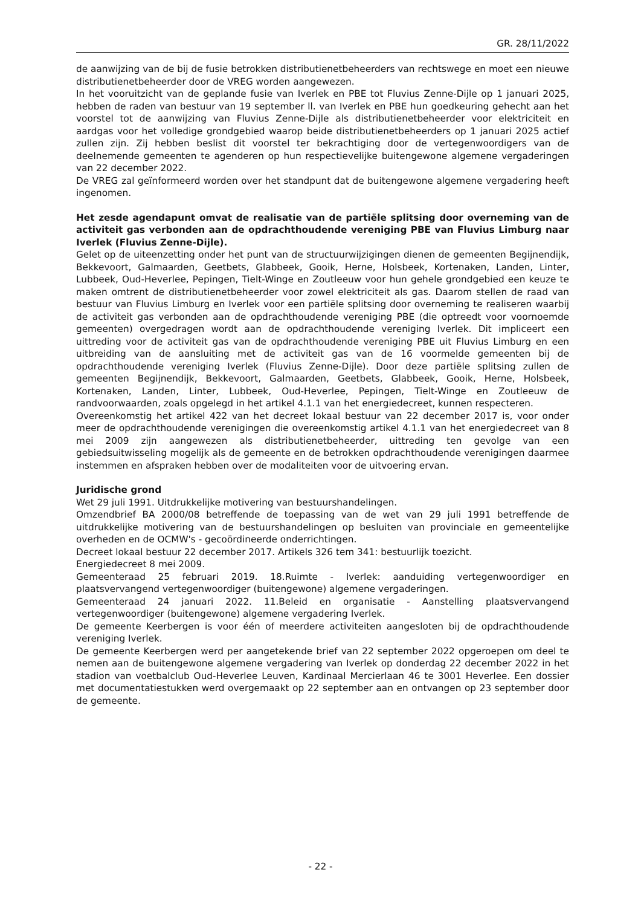GR. 28/11/2022
de aanwijzing van de bij de fusie betrokken distributienetbeheerders van rechtswege en moet een nieuwe distributienetbeheerder door de VREG worden aangewezen.
In het vooruitzicht van de geplande fusie van Iverlek en PBE tot Fluvius Zenne-Dijle op 1 januari 2025, hebben de raden van bestuur van 19 september ll. van Iverlek en PBE hun goedkeuring gehecht aan het voorstel tot de aanwijzing van Fluvius Zenne-Dijle als distributienetbeheerder voor elektriciteit en aardgas voor het volledige grondgebied waarop beide distributienetbeheerders op 1 januari 2025 actief zullen zijn. Zij hebben beslist dit voorstel ter bekrachtiging door de vertegenwoordigers van de deelnemende gemeenten te agenderen op hun respectievelijke buitengewone algemene vergaderingen van 22 december 2022.
De VREG zal geïnformeerd worden over het standpunt dat de buitengewone algemene vergadering heeft ingenomen.
Het zesde agendapunt omvat de realisatie van de partiële splitsing door overneming van de activiteit gas verbonden aan de opdrachthoudende vereniging PBE van Fluvius Limburg naar Iverlek (Fluvius Zenne-Dijle).
Gelet op de uiteenzetting onder het punt van de structuurwijzigingen dienen de gemeenten Begijnendijk, Bekkevoort, Galmaarden, Geetbets, Glabbeek, Gooik, Herne, Holsbeek, Kortenaken, Landen, Linter, Lubbeek, Oud-Heverlee, Pepingen, Tielt-Winge en Zoutleeuw voor hun gehele grondgebied een keuze te maken omtrent de distributienetbeheerder voor zowel elektriciteit als gas. Daarom stellen de raad van bestuur van Fluvius Limburg en Iverlek voor een partiële splitsing door overneming te realiseren waarbij de activiteit gas verbonden aan de opdrachthoudende vereniging PBE (die optreedt voor voornoemde gemeenten) overgedragen wordt aan de opdrachthoudende vereniging Iverlek. Dit impliceert een uittreding voor de activiteit gas van de opdrachthoudende vereniging PBE uit Fluvius Limburg en een uitbreiding van de aansluiting met de activiteit gas van de 16 voormelde gemeenten bij de opdrachthoudende vereniging Iverlek (Fluvius Zenne-Dijle). Door deze partiële splitsing zullen de gemeenten Begijnendijk, Bekkevoort, Galmaarden, Geetbets, Glabbeek, Gooik, Herne, Holsbeek, Kortenaken, Landen, Linter, Lubbeek, Oud-Heverlee, Pepingen, Tielt-Winge en Zoutleeuw de randvoorwaarden, zoals opgelegd in het artikel 4.1.1 van het energiedecreet, kunnen respecteren.
Overeenkomstig het artikel 422 van het decreet lokaal bestuur van 22 december 2017 is, voor onder meer de opdrachthoudende verenigingen die overeenkomstig artikel 4.1.1 van het energiedecreet van 8 mei 2009 zijn aangewezen als distributienetbeheerder, uittreding ten gevolge van een gebiedsuitwisseling mogelijk als de gemeente en de betrokken opdrachthoudende verenigingen daarmee instemmen en afspraken hebben over de modaliteiten voor de uitvoering ervan.
Juridische grond
Wet 29 juli 1991. Uitdrukkelijke motivering van bestuurshandelingen.
Omzendbrief BA 2000/08 betreffende de toepassing van de wet van 29 juli 1991 betreffende de uitdrukkelijke motivering van de bestuurshandelingen op besluiten van provinciale en gemeentelijke overheden en de OCMW's - gecoördineerde onderrichtingen.
Decreet lokaal bestuur 22 december 2017. Artikels 326 tem 341: bestuurlijk toezicht.
Energiedecreet 8 mei 2009.
Gemeenteraad 25 februari 2019. 18.Ruimte - Iverlek: aanduiding vertegenwoordiger en plaatsvervangend vertegenwoordiger (buitengewone) algemene vergaderingen.
Gemeenteraad 24 januari 2022. 11.Beleid en organisatie - Aanstelling plaatsvervangend vertegenwoordiger (buitengewone) algemene vergadering Iverlek.
De gemeente Keerbergen is voor één of meerdere activiteiten aangesloten bij de opdrachthoudende vereniging Iverlek.
De gemeente Keerbergen werd per aangetekende brief van 22 september 2022 opgeroepen om deel te nemen aan de buitengewone algemene vergadering van Iverlek op donderdag 22 december 2022 in het stadion van voetbalclub Oud-Heverlee Leuven, Kardinaal Mercierlaan 46 te 3001 Heverlee. Een dossier met documentatiestukken werd overgemaakt op 22 september aan en ontvangen op 23 september door de gemeente.
- 22 -